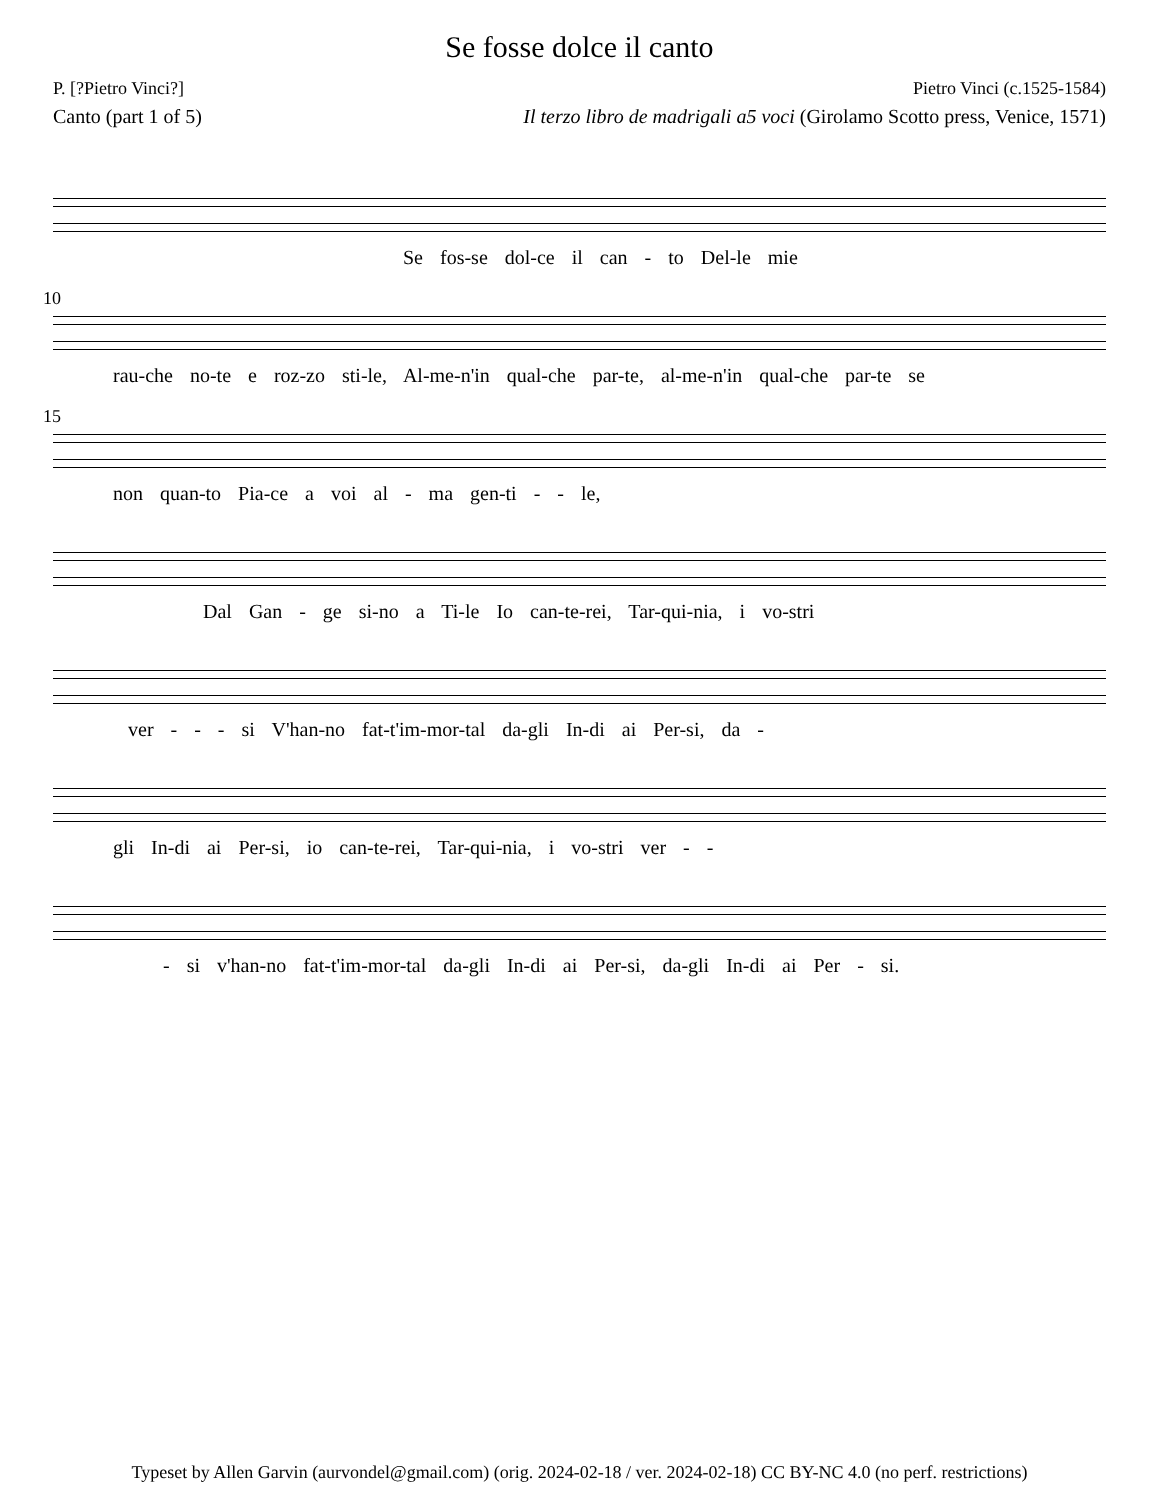Se fosse dolce il canto
P. [?Pietro Vinci?] Pietro Vinci (c.1525-1584)
Canto (part 1 of 5) Il terzo libro de madrigali a5 voci (Girolamo Scotto press, Venice, 1571)
Se fos-se dol-ce il can - to Del-le mie
10
rau-che no-te e roz-zo sti-le, Al-me-n'in qual-che par-te, al-me-n'in qual-che par-te se
15
non quan-to Pia-ce a voi al - ma gen-ti - - le,
Dal Gan - ge si-no a Ti-le Io can-te-rei, Tar-qui-nia, i vo-stri
ver - - - si V'han-no fat-t'im-mor-tal da-gli In-di ai Per-si, da -
gli In-di ai Per-si, io can-te-rei, Tar-qui-nia, i vo-stri ver - -
- si v'han-no fat-t'im-mor-tal da-gli In-di ai Per-si, da-gli In-di ai Per - si.
Typeset by Allen Garvin (aurvondel@gmail.com) (orig. 2024-02-18 / ver. 2024-02-18) CC BY-NC 4.0 (no perf. restrictions)